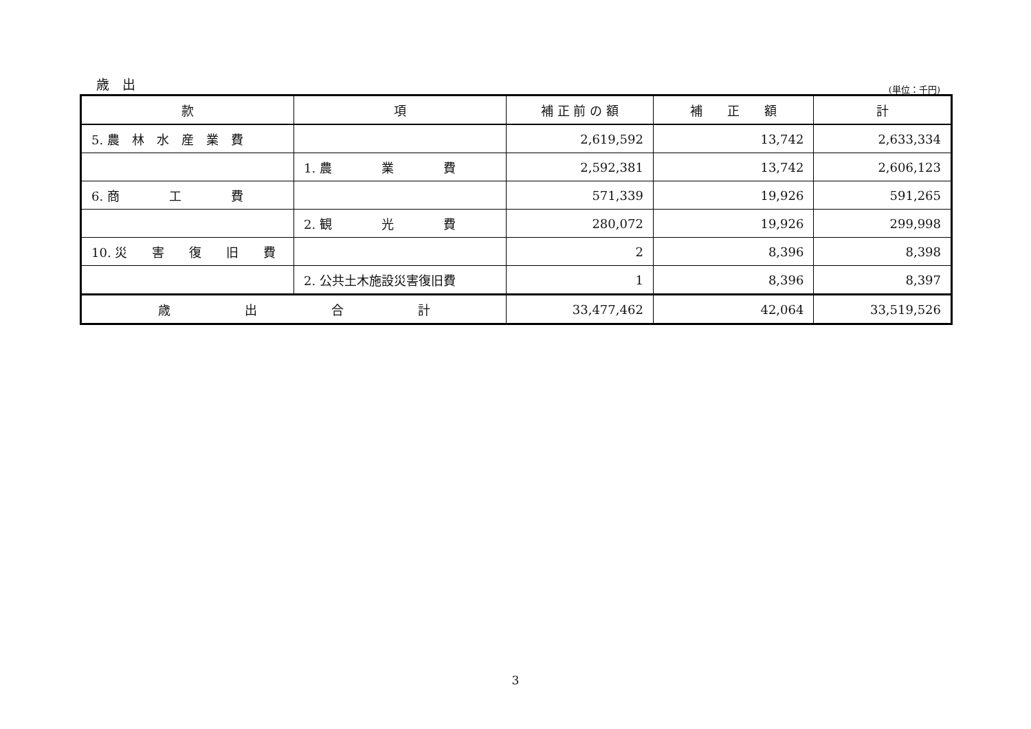歳　出 (単位：千円)
| 款 | 項 | 補 正 前 の 額 | 補 正 額 | 計 |
| --- | --- | --- | --- | --- |
| 5. 農 林 水 産 業 費 | | 2,619,592 | 13,742 | 2,633,334 |
| | 1. 農 業 費 | 2,592,381 | 13,742 | 2,606,123 |
| 6. 商 工 費 | | 571,339 | 19,926 | 591,265 |
| | 2. 観 光 費 | 280,072 | 19,926 | 299,998 |
| 10. 災 害 復 旧 費 | | 2 | 8,396 | 8,398 |
| | 2. 公共土木施設災害復旧費 | 1 | 8,396 | 8,397 |
| 歳 出 合 計 | | 33,477,462 | 42,064 | 33,519,526 |
3